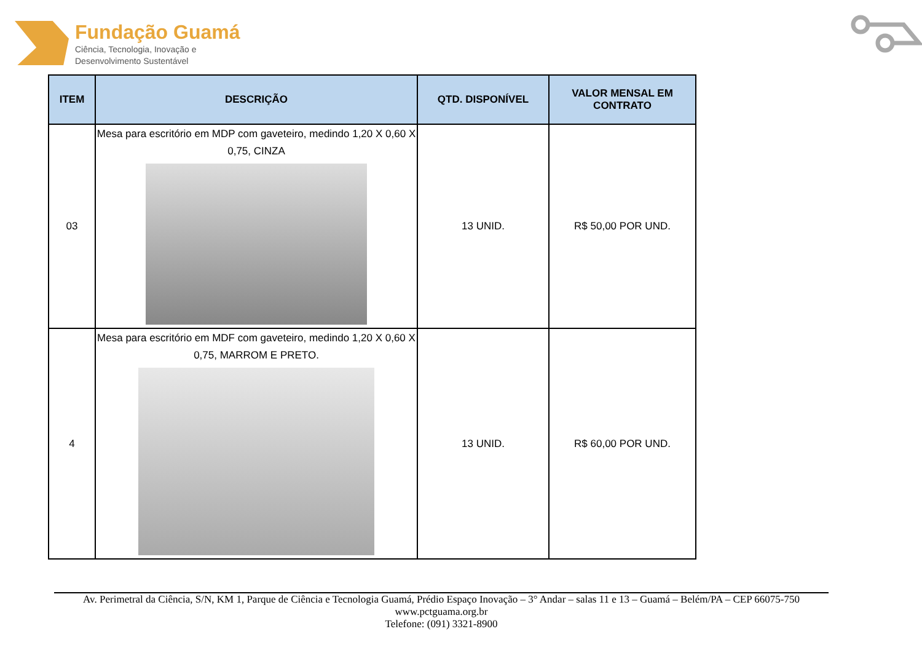Fundação Guamá
Ciência, Tecnologia, Inovação e
Desenvolvimento Sustentável
| ITEM | DESCRIÇÃO | QTD. DISPONÍVEL | VALOR MENSAL EM CONTRATO |
| --- | --- | --- | --- |
| 03 | Mesa para escritório em MDP com gaveteiro, medindo 1,20 X 0,60 X 0,75, CINZA | 13 UNID. | R$ 50,00 POR UND. |
| 4 | Mesa para escritório em MDF com gaveteiro, medindo 1,20 X 0,60 X 0,75, MARROM E PRETO. | 13 UNID. | R$ 60,00 POR UND. |
Av. Perimetral da Ciência, S/N, KM 1, Parque de Ciência e Tecnologia Guamá, Prédio Espaço Inovação – 3° Andar – salas 11 e 13 – Guamá – Belém/PA – CEP 66075-750
www.pctguama.org.br
Telefone: (091) 3321-8900